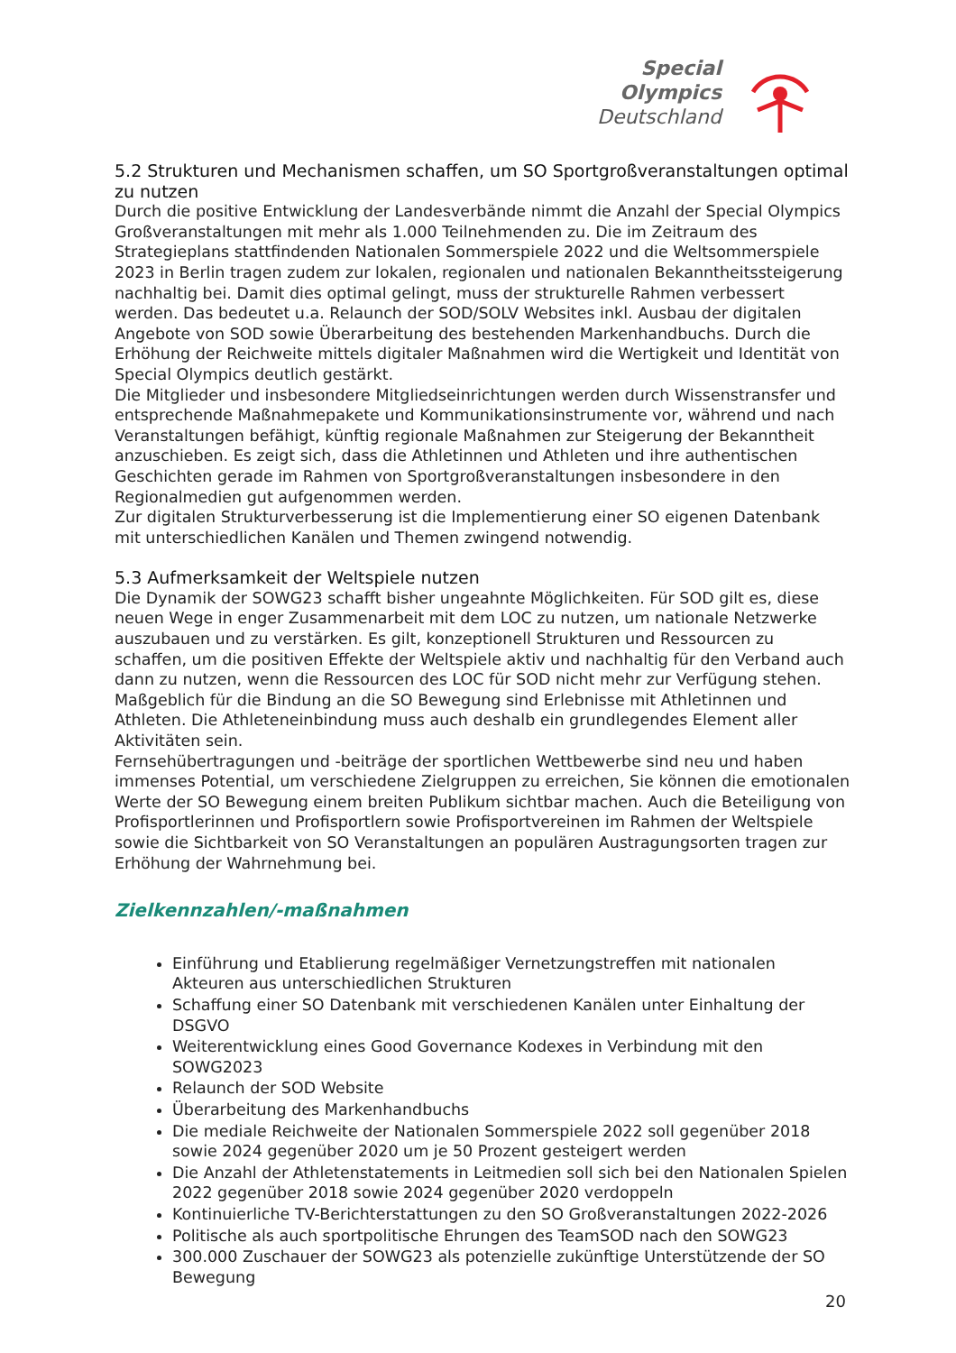Special
Olympics
Deutschland
5.2 Strukturen und Mechanismen schaffen, um SO Sportgroßveranstaltungen optimal zu nutzen
Durch die positive Entwicklung der Landesverbände nimmt die Anzahl der Special Olympics Großveranstaltungen mit mehr als 1.000 Teilnehmenden zu. Die im Zeitraum des Strategieplans stattfindenden Nationalen Sommerspiele 2022 und die Weltsommerspiele 2023 in Berlin tragen zudem zur lokalen, regionalen und nationalen Bekanntheitssteigerung nachhaltig bei. Damit dies optimal gelingt, muss der strukturelle Rahmen verbessert werden. Das bedeutet u.a. Relaunch der SOD/SOLV Websites inkl. Ausbau der digitalen Angebote von SOD sowie Überarbeitung des bestehenden Markenhandbuchs. Durch die Erhöhung der Reichweite mittels digitaler Maßnahmen wird die Wertigkeit und Identität von Special Olympics deutlich gestärkt.
Die Mitglieder und insbesondere Mitgliedseinrichtungen werden durch Wissenstransfer und entsprechende Maßnahmepakete und Kommunikationsinstrumente vor, während und nach Veranstaltungen befähigt, künftig regionale Maßnahmen zur Steigerung der Bekanntheit anzuschieben. Es zeigt sich, dass die Athletinnen und Athleten und ihre authentischen Geschichten gerade im Rahmen von Sportgroßveranstaltungen insbesondere in den Regionalmedien gut aufgenommen werden.
Zur digitalen Strukturverbesserung ist die Implementierung einer SO eigenen Datenbank mit unterschiedlichen Kanälen und Themen zwingend notwendig.
5.3 Aufmerksamkeit der Weltspiele nutzen
Die Dynamik der SOWG23 schafft bisher ungeahnte Möglichkeiten. Für SOD gilt es, diese neuen Wege in enger Zusammenarbeit mit dem LOC zu nutzen, um nationale Netzwerke auszubauen und zu verstärken. Es gilt, konzeptionell Strukturen und Ressourcen zu schaffen, um die positiven Effekte der Weltspiele aktiv und nachhaltig für den Verband auch dann zu nutzen, wenn die Ressourcen des LOC für SOD nicht mehr zur Verfügung stehen.
Maßgeblich für die Bindung an die SO Bewegung sind Erlebnisse mit Athletinnen und Athleten. Die Athleteneinbindung muss auch deshalb ein grundlegendes Element aller Aktivitäten sein.
Fernsehübertragungen und -beiträge der sportlichen Wettbewerbe sind neu und haben immenses Potential, um verschiedene Zielgruppen zu erreichen, Sie können die emotionalen Werte der SO Bewegung einem breiten Publikum sichtbar machen. Auch die Beteiligung von Profisportlerinnen und Profisportlern sowie Profisportvereinen im Rahmen der Weltspiele sowie die Sichtbarkeit von SO Veranstaltungen an populären Austragungsorten tragen zur Erhöhung der Wahrnehmung bei.
Zielkennzahlen/-maßnahmen
Einführung und Etablierung regelmäßiger Vernetzungstreffen mit nationalen Akteuren aus unterschiedlichen Strukturen
Schaffung einer SO Datenbank mit verschiedenen Kanälen unter Einhaltung der DSGVO
Weiterentwicklung eines Good Governance Kodexes in Verbindung mit den SOWG2023
Relaunch der SOD Website
Überarbeitung des Markenhandbuchs
Die mediale Reichweite der Nationalen Sommerspiele 2022 soll gegenüber 2018 sowie 2024 gegenüber 2020 um je 50 Prozent gesteigert werden
Die Anzahl der Athletenstatements in Leitmedien soll sich bei den Nationalen Spielen 2022 gegenüber 2018 sowie 2024 gegenüber 2020 verdoppeln
Kontinuierliche TV-Berichterstattungen zu den SO Großveranstaltungen 2022-2026
Politische als auch sportpolitische Ehrungen des TeamSOD nach den SOWG23
300.000 Zuschauer der SOWG23 als potenzielle zukünftige Unterstützende der SO Bewegung
20